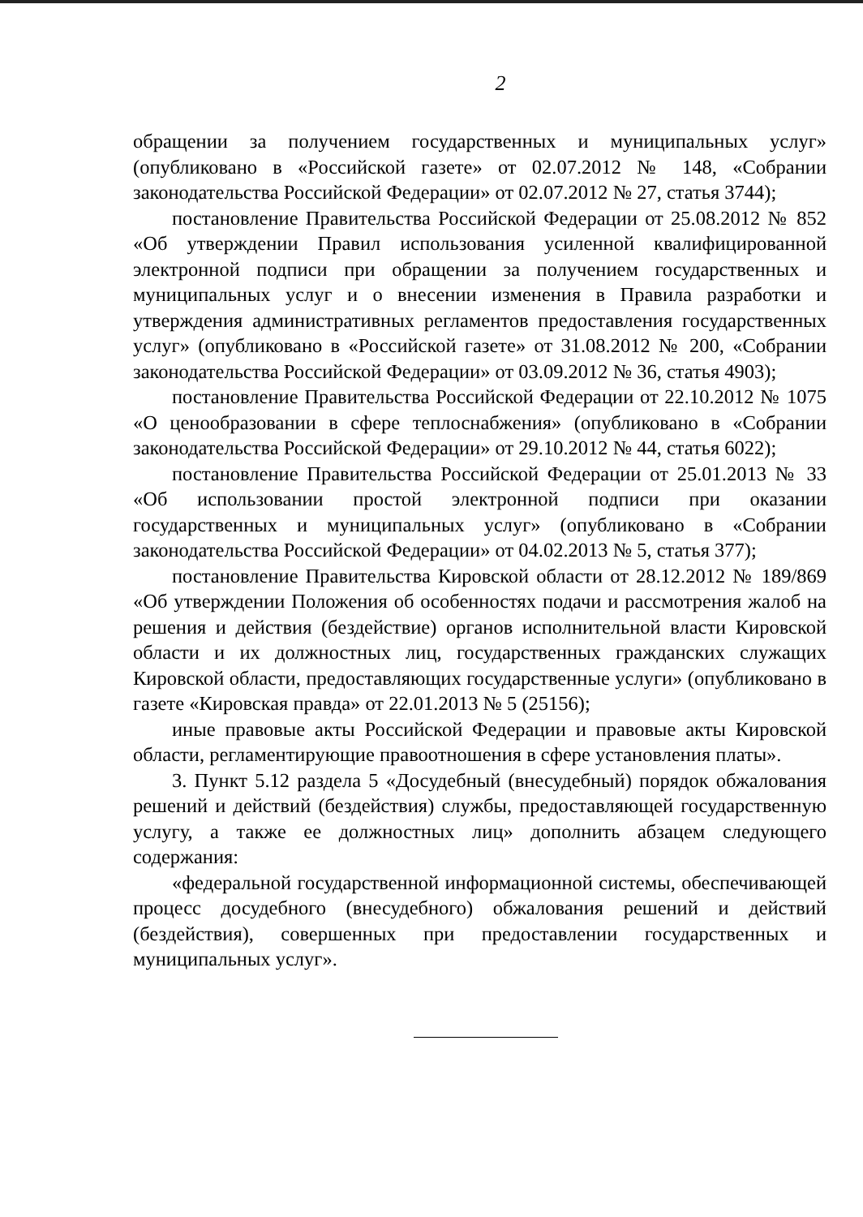2
обращении за получением государственных и муниципальных услуг» (опубликовано в «Российской газете» от 02.07.2012 № 148, «Собрании законодательства Российской Федерации» от 02.07.2012 № 27, статья 3744);
постановление Правительства Российской Федерации от 25.08.2012 № 852 «Об утверждении Правил использования усиленной квалифицированной электронной подписи при обращении за получением государственных и муниципальных услуг и о внесении изменения в Правила разработки и утверждения административных регламентов предоставления государст­венных услуг» (опубликовано в «Российской газете» от 31.08.2012 № 200, «Собрании законодательства Российской Федерации» от 03.09.2012 № 36, статья 4903);
постановление Правительства Российской Федерации от 22.10.2012 № 1075 «О ценообразовании в сфере теплоснабжения» (опубликовано в «Собрании законодательства Российской Федерации» от 29.10.2012 № 44, статья 6022);
постановление Правительства Российской Федерации от 25.01.2013 № 33 «Об использовании простой электронной подписи при оказании государственных и муниципальных услуг» (опубликовано в «Собрании законодательства Российской Федерации» от 04.02.2013 № 5, статья 377);
постановление Правительства Кировской области от 28.12.2012 № 189/869 «Об утверждении Положения об особенностях подачи и рассмотрения жалоб на решения и действия (бездействие) органов исполнительной власти Кировской области и их должностных лиц, государственных гражданских служащих Кировской области, предоставляющих государственные услуги» (опубликовано в газете «Кировская правда» от 22.01.2013 № 5 (25156);
иные правовые акты Российской Федерации и правовые акты Кировской области, регламентирующие правоотношения в сфере установления платы».
3. Пункт 5.12 раздела 5 «Досудебный (внесудебный) порядок обжалования решений и действий (бездействия) службы, предоставляющей государственную услугу, а также ее должностных лиц» дополнить абзацем следующего содержания:
«федеральной государственной информационной системы, обеспечивающей процесс досудебного (внесудебного) обжалования решений и действий (бездействия), совершенных при предоставлении государственных и муниципальных услуг».